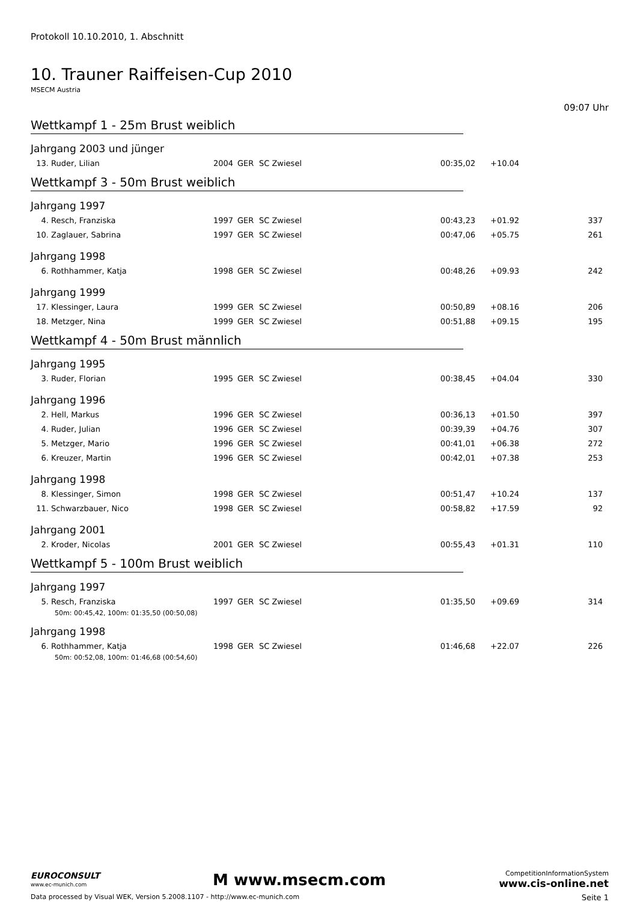Protokoll 10.10.2010, 1. Abschnitt
10. Trauner Raiffeisen-Cup 2010
MSECM Austria
09:07 Uhr
Wettkampf 1 - 25m Brust weiblich
Jahrgang 2003 und jünger
| 13. | Ruder, Lilian | 2004 | GER | SC Zwiesel | 00:35,02 | +10.04 | |
Wettkampf 3 - 50m Brust weiblich
Jahrgang 1997
| 4. | Resch, Franziska | 1997 | GER | SC Zwiesel | 00:43,23 | +01.92 | 337 |
| 10. | Zaglauer, Sabrina | 1997 | GER | SC Zwiesel | 00:47,06 | +05.75 | 261 |
Jahrgang 1998
| 6. | Rothhammer, Katja | 1998 | GER | SC Zwiesel | 00:48,26 | +09.93 | 242 |
Jahrgang 1999
| 17. | Klessinger, Laura | 1999 | GER | SC Zwiesel | 00:50,89 | +08.16 | 206 |
| 18. | Metzger, Nina | 1999 | GER | SC Zwiesel | 00:51,88 | +09.15 | 195 |
Wettkampf 4 - 50m Brust männlich
Jahrgang 1995
| 3. | Ruder, Florian | 1995 | GER | SC Zwiesel | 00:38,45 | +04.04 | 330 |
Jahrgang 1996
| 2. | Hell, Markus | 1996 | GER | SC Zwiesel | 00:36,13 | +01.50 | 397 |
| 4. | Ruder, Julian | 1996 | GER | SC Zwiesel | 00:39,39 | +04.76 | 307 |
| 5. | Metzger, Mario | 1996 | GER | SC Zwiesel | 00:41,01 | +06.38 | 272 |
| 6. | Kreuzer, Martin | 1996 | GER | SC Zwiesel | 00:42,01 | +07.38 | 253 |
Jahrgang 1998
| 8. | Klessinger, Simon | 1998 | GER | SC Zwiesel | 00:51,47 | +10.24 | 137 |
| 11. | Schwarzbauer, Nico | 1998 | GER | SC Zwiesel | 00:58,82 | +17.59 | 92 |
Jahrgang 2001
| 2. | Kroder, Nicolas | 2001 | GER | SC Zwiesel | 00:55,43 | +01.31 | 110 |
Wettkampf 5 - 100m Brust weiblich
Jahrgang 1997
| 5. | Resch, Franziska | 1997 | GER | SC Zwiesel | 01:35,50 | +09.69 | 314 |
| 50m: 00:45,42, 100m: 01:35,50 (00:50,08) | | | | | | | |
Jahrgang 1998
| 6. | Rothhammer, Katja | 1998 | GER | SC Zwiesel | 01:46,68 | +22.07 | 226 |
| 50m: 00:52,08, 100m: 01:46,68 (00:54,60) | | | | | | | |
EUROCONSULT
www.ec-munich.com
M www.msecm.com
CompetitionInformationSystem
www.cis-online.net
Data processed by Visual WEK, Version 5.2008.1107 - http://www.ec-munich.com Seite 1